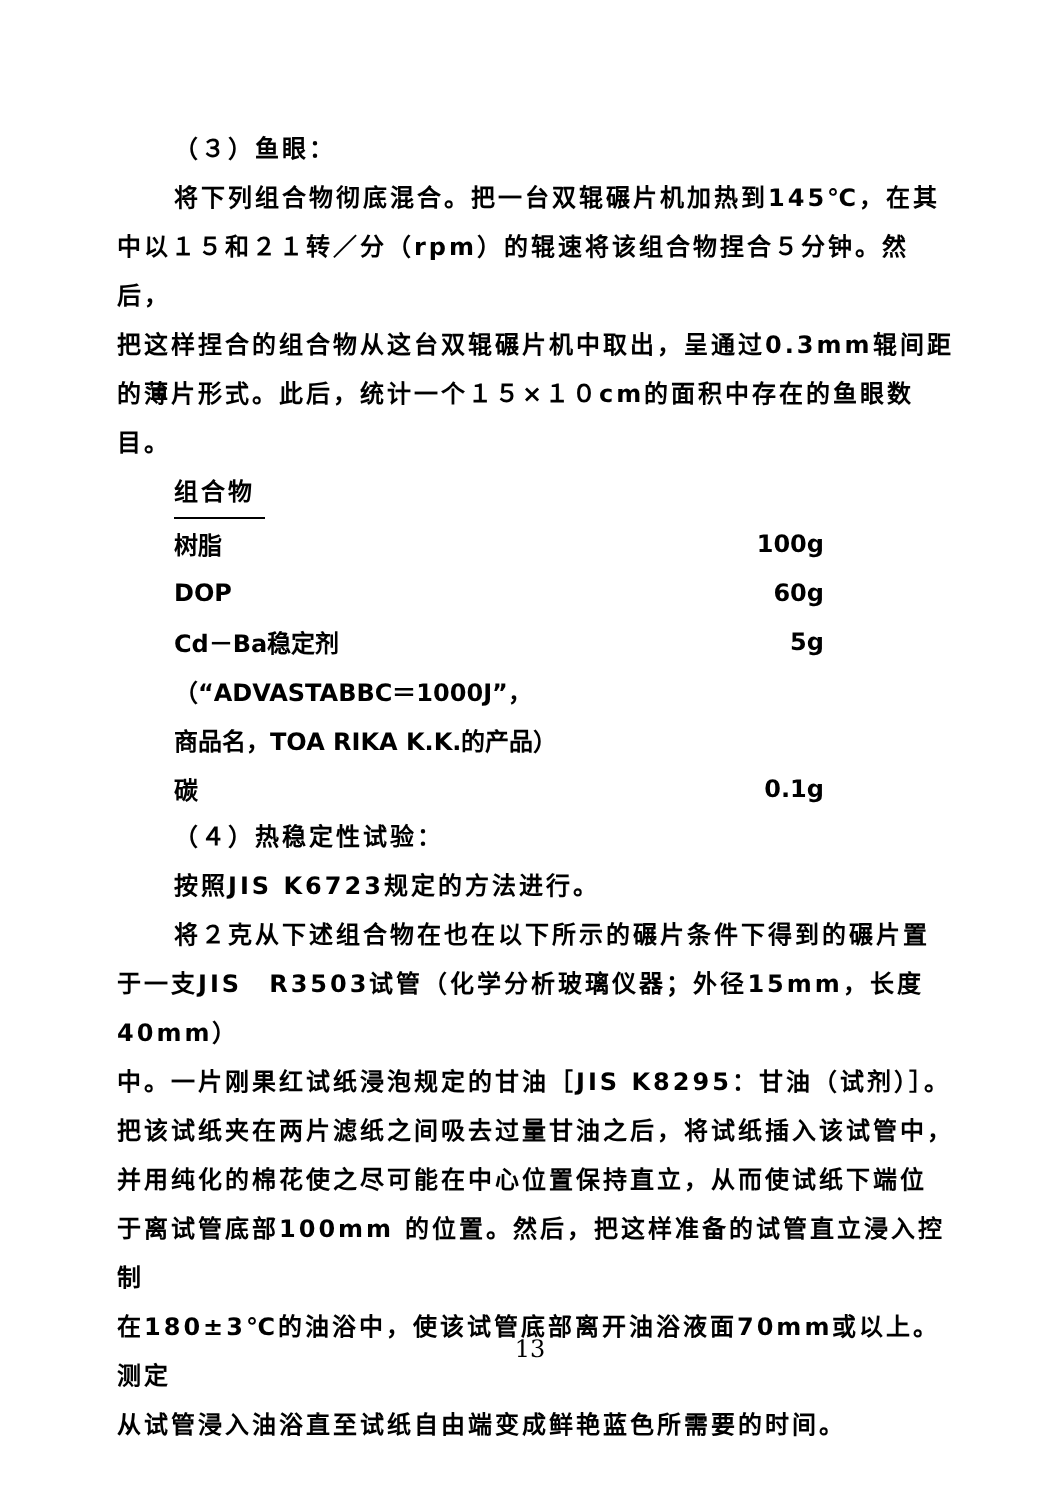（３）鱼眼：
将下列组合物彻底混合。把一台双辊碾片机加热到145℃，在其
中以１５和２１转／分（rpm）的辊速将该组合物捏合５分钟。然后，
把这样捏合的组合物从这台双辊碾片机中取出，呈通过0.3mm辊间距
的薄片形式。此后，统计一个１５×１０cm的面积中存在的鱼眼数目。
组合物
| 树脂 | 100g |
| DOP | 60g |
| Cd－Ba稳定剂 | 5g |
| （“ADVASTABBC＝1000J”， | |
| 商品名，TOA RIKA K.K.的产品） | |
| 碳 | 0.1g |
（４）热稳定性试验：
按照JIS K6723规定的方法进行。
将２克从下述组合物在也在以下所示的碾片条件下得到的碾片置
于一支JIS　R3503试管（化学分析玻璃仪器；外径15mm，长度40mm）
中。一片刚果红试纸浸泡规定的甘油［JIS K8295：甘油（试剂）］。
把该试纸夹在两片滤纸之间吸去过量甘油之后，将试纸插入该试管中，
并用纯化的棉花使之尽可能在中心位置保持直立，从而使试纸下端位
于离试管底部100mm 的位置。然后，把这样准备的试管直立浸入控制
在180±3℃的油浴中，使该试管底部离开油浴液面70mm或以上。测定
从试管浸入油浴直至试纸自由端变成鲜艳蓝色所需要的时间。
13